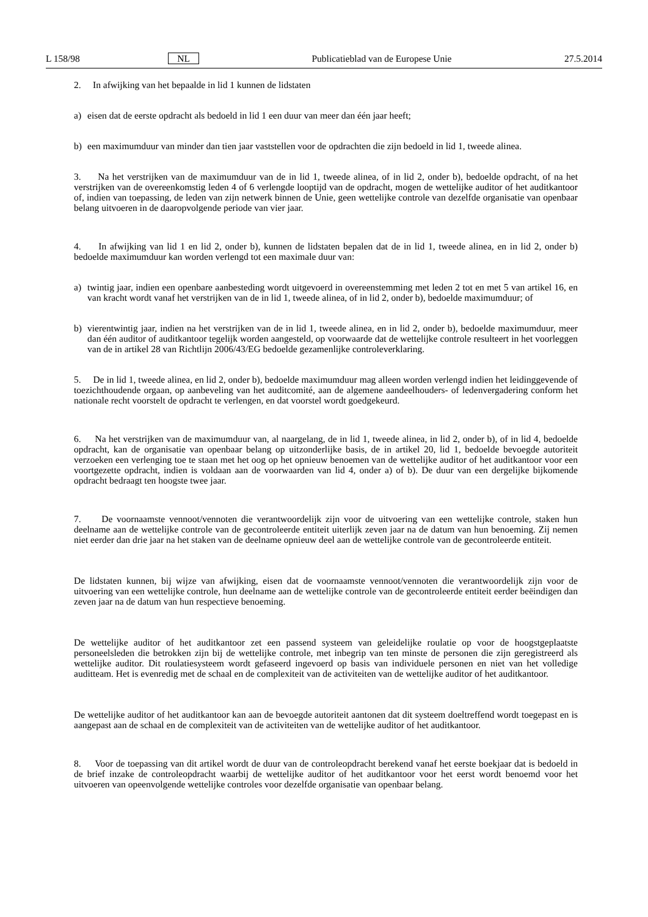L 158/98 NL Publicatieblad van de Europese Unie 27.5.2014
2. In afwijking van het bepaalde in lid 1 kunnen de lidstaten
a) eisen dat de eerste opdracht als bedoeld in lid 1 een duur van meer dan één jaar heeft;
b) een maximumduur van minder dan tien jaar vaststellen voor de opdrachten die zijn bedoeld in lid 1, tweede alinea.
3. Na het verstrijken van de maximumduur van de in lid 1, tweede alinea, of in lid 2, onder b), bedoelde opdracht, of na het verstrijken van de overeenkomstig leden 4 of 6 verlengde looptijd van de opdracht, mogen de wettelijke auditor of het auditkantoor of, indien van toepassing, de leden van zijn netwerk binnen de Unie, geen wettelijke controle van dezelfde organisatie van openbaar belang uitvoeren in de daaropvolgende periode van vier jaar.
4. In afwijking van lid 1 en lid 2, onder b), kunnen de lidstaten bepalen dat de in lid 1, tweede alinea, en in lid 2, onder b) bedoelde maximumduur kan worden verlengd tot een maximale duur van:
a) twintig jaar, indien een openbare aanbesteding wordt uitgevoerd in overeenstemming met leden 2 tot en met 5 van artikel 16, en van kracht wordt vanaf het verstrijken van de in lid 1, tweede alinea, of in lid 2, onder b), bedoelde maximumduur; of
b) vierentwintig jaar, indien na het verstrijken van de in lid 1, tweede alinea, en in lid 2, onder b), bedoelde maximum­duur, meer dan één auditor of auditkantoor tegelijk worden aangesteld, op voorwaarde dat de wettelijke controle resulteert in het voorleggen van de in artikel 28 van Richtlijn 2006/43/EG bedoelde gezamenlijke controleverklaring.
5. De in lid 1, tweede alinea, en lid 2, onder b), bedoelde maximumduur mag alleen worden verlengd indien het leidinggevende of toezichthoudende orgaan, op aanbeveling van het auditcomité, aan de algemene aandeelhouders- of ledenvergadering conform het nationale recht voorstelt de opdracht te verlengen, en dat voorstel wordt goedgekeurd.
6. Na het verstrijken van de maximumduur van, al naargelang, de in lid 1, tweede alinea, in lid 2, onder b), of in lid 4, bedoelde opdracht, kan de organisatie van openbaar belang op uitzonderlijke basis, de in artikel 20, lid 1, bedoelde bevoegde autoriteit verzoeken een verlenging toe te staan met het oog op het opnieuw benoemen van de wettelijke auditor of het auditkantoor voor een voortgezette opdracht, indien is voldaan aan de voorwaarden van lid 4, onder a) of b). De duur van een dergelijke bijkomende opdracht bedraagt ten hoogste twee jaar.
7. De voornaamste vennoot/vennoten die verantwoordelijk zijn voor de uitvoering van een wettelijke controle, staken hun deelname aan de wettelijke controle van de gecontroleerde entiteit uiterlijk zeven jaar na de datum van hun benoe­ming. Zij nemen niet eerder dan drie jaar na het staken van de deelname opnieuw deel aan de wettelijke controle van de gecontroleerde entiteit.
De lidstaten kunnen, bij wijze van afwijking, eisen dat de voornaamste vennoot/vennoten die verantwoordelijk zijn voor de uitvoering van een wettelijke controle, hun deelname aan de wettelijke controle van de gecontroleerde entiteit eerder beëindigen dan zeven jaar na de datum van hun respectieve benoeming.
De wettelijke auditor of het auditkantoor zet een passend systeem van geleidelijke roulatie op voor de hoogstgeplaatste personeelsleden die betrokken zijn bij de wettelijke controle, met inbegrip van ten minste de personen die zijn geregis­treerd als wettelijke auditor. Dit roulatiesysteem wordt gefaseerd ingevoerd op basis van individuele personen en niet van het volledige auditteam. Het is evenredig met de schaal en de complexiteit van de activiteiten van de wettelijke auditor of het auditkantoor.
De wettelijke auditor of het auditkantoor kan aan de bevoegde autoriteit aantonen dat dit systeem doeltreffend wordt toegepast en is aangepast aan de schaal en de complexiteit van de activiteiten van de wettelijke auditor of het auditkan­toor.
8. Voor de toepassing van dit artikel wordt de duur van de controleopdracht berekend vanaf het eerste boekjaar dat is bedoeld in de brief inzake de controleopdracht waarbij de wettelijke auditor of het auditkantoor voor het eerst wordt benoemd voor het uitvoeren van opeenvolgende wettelijke controles voor dezelfde organisatie van openbaar belang.